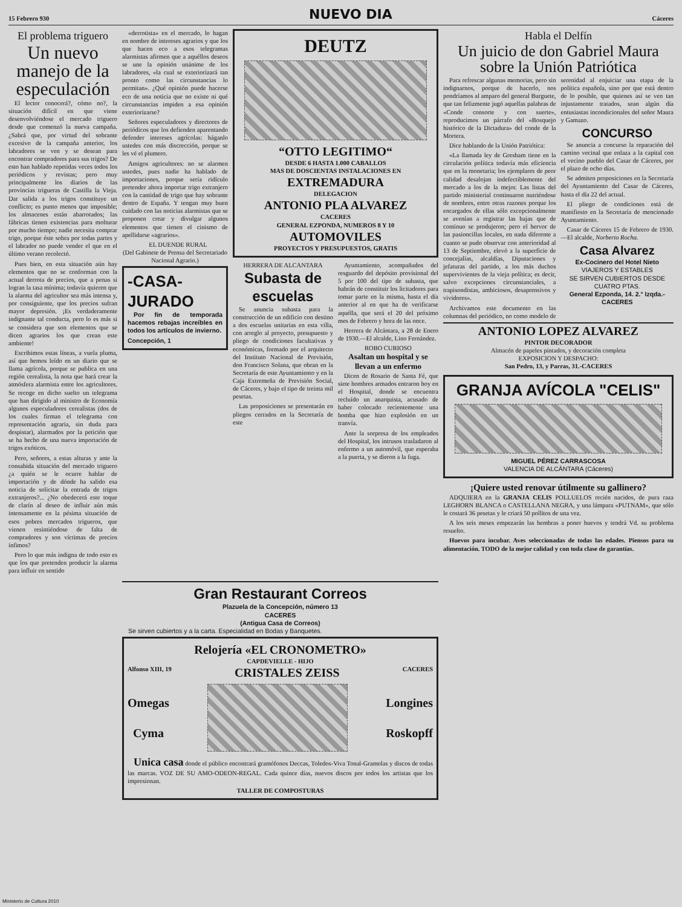15 Febrero 930 NUEVO DIA Cáceres
El problema triguero
Un nuevo manejo de la especulación
El lector conocerá?, cómo no?, la situación difícil en que viene desenvolviéndose el mercado triguero desde que comenzó la nueva campaña. ¿Sabrá que, por virtud del sobrante excesivo de la campaña anterior, los labradores se ven y se desean para encontrar compradores para sus trigos? De esto han hablado repetidas veces todos los periódicos y revistas; pero muy principalmente los diarios de las provincias trigueras de Castilla la Vieja. Dar salida a los trigos constituye un conflicto; es punto menos que imposible; los almacenes están abarrotados; las fábricas tienen existencias para molturar por mucho tiempo; nadie necesita comprar trigo, porque éste sobra por todas partes y el labrador no puede vender el que en el último verano recolectó.
Pues bien, en esta situación aún hay elementos que no se conforman con la actual derrota de precios, que a penas si logran la tasa mínima; todavía quieren que la alarma del agricultor sea más intensa y, por consiguiente, que los precios sufran mayor depresión. ¡Es verdaderamente indignante tal conducta, pero lo es más si se considera que son elementos que se dicen agrarios los que crean este ambiente!
Escribimos estas líneas, a vuela pluma, así que hemos leído en un diario que se llama agrícola, porque se publica en una región cerealista, la nota que hará crear la atmósfera alarmista entre los agricultores. Se recoge en dicho suelto un telegrama que han dirigido al ministro de Economía algunos especuladores cerealistas (dos de los cuales firman el telegrama con representación agraria, sin duda para despistar), alarmados por la petición que se ha hecho de una nueva importación de trigos exóticos.
Pero, señores, a estas alturas y ante la consabida situación del mercado triguero ¿a quién se le ocurre hablar de importación y de dónde ha salido esa noticia de solicitar la entrada de trigos extranjeros?... ¿No obedecerá este toque de clarín al deseo de influir aún más intensamente en la pésima situación de esos pobres mercados trigueros, que vienen resintiéndose de falta de compradores y son víctimas de precios ínfimos?
Pero lo que más indigna de todo esto es que los que pretenden producir la alarma para influir en sentido
«derrotista» en el mercado, lo hagan en nombre de intereses agrarios y que los que hacen eco a esos telegramas alarmistas afirmen que a aquéllos deseos se une la opinión unánime de los labradores, «la cual se exteriorizará tan pronto como las circunstancias lo permitan». ¿Qué opinión puede hacerse eco de una noticia que no existe ni qué circunstancias impiden a esa opinión exteriorizarse?
Señores especuladores y directores de periódicos que los defienden aparentando defender intereses agrícolas: háganlo ustedes con más discrección, porque se les vé el plumero.
Amigos agricultores: no se alarmen ustedes, pues nadie ha hablado de importaciones, porque sería ridículo pretender ahora importar trigo extranjero con la cantidad de trigo que hay sobrante dentro de España. Y tengan muy buen cuidado con las noticias alarmistas que se proponen crear y divulgar algunos elementos que tienen el cinismo de apellidarse «agrarios».
EL DUENDE RURAL
(Del Gabinete de Prensa del Secretariado Nacional Agrario.)
-CASA-
JURADO
Por fin de temporada hacemos rebajas increíbles en todos los artículos de invierno.
Concepción, 1
DEUTZ
“OTTO LEGITIMO“
DESDE 6 HASTA 1.000 CABALLOS
MAS DE DOSCIENTAS INSTALACIONES EN
EXTREMADURA
DELEGACION
ANTONIO PLA ALVAREZ
CACERES
GENERAL EZPONDA, NUMEROS 8 Y 10
AUTOMOVILES
PROYECTOS Y PRESUPUESTOS, GRATIS
HERRERA DE ALCANTARA
Subasta de escuelas
Se anuncia subasta para la construcción de un edificio con destino a dos escuelas unitarias en esta villa, con arreglo al proyecto, presupuesto y pliego de condiciones facultativas y económicas, formado por el arquitecto del Instituto Nacional de Previsión, don Francisco Solana, que obran en la Secretaría de este Ayuntamiento y en la Caja Extremeña de Previsión Social, de Cáceres, y bajo el tipo de treinta mil pesetas.
Las proposiciones se presentarán en pliegos cerrados en la Secretaría de este
Ayuntamiento, acompañados del resguardo del depósito provisional del 5 por 100 del tipo de subasta, que habrán de constituir los licitadores para tomar parte en la misma, hasta el día anterior al en que ha de verificarse aquélla, que será el 20 del próximo mes de Febrero y hora de las once.
Herrera de Alcántara, a 28 de Enero de 1930.—El alcalde, Lino Fernández.
ROBO CURIOSO
Asaltan un hospital y se llevan a un enfermo
Dicen de Rosario de Santa Fé, que siete hombres armados entraron hoy en el Hospital, donde se encuentra recluído un anarquista, acusado de haber colocado recientemente una bomba que hizo explosión en un tranvía.
Ante la sorpresa de los empleados del Hospital, los intrusos trasladaron al enfermo a un automóvil, que esperaba a la puerta, y se dieron a la fuga.
Habla el Delfín
Un juicio de don Gabriel Maura sobre la Unión Patriótica
Para refrescar algunas memorias, pero sin indignarnos, porque de hacerlo, nos pondríamos al amparo del general Burguete, que tan felizmente jugó aquellas palabras de «Conde consorte y con suerte», reproducimos un párrafo del «Bosquejo histórico de la Dictadura» del conde de la Mortera.
Dice hablando de la Unión Patriótica:
«La llamada ley de Gresham tiene en la circulación política todavía más eficiencia que en la monetaria; los ejemplares de peor calidad desalojan indefectiblemente del mercado a los de la mejor. Las listas del partido ministerial continuaron nutriéndose de nombres, entre otras razones porque los encargados de ellas sólo excepcionalmente se avenían a registrar las bajas que de continuo se produjeron; pero el hervor de las pasioncillas locales, en nada diferente a cuanto se pudo observar con anterioridad al 13 de Septiembre, elevó a la superficie de concejalías, alcaldías, Diputaciones y jefaturas del partido, a los más duchos supervivientes de la vieja política; es decir, salvo excepciones circunstanciales, a trapisondistas, ambiciosos, desaprensivos y vividores».
Archivamos este documento en las columnas del periódico, no como modelo de serenidad al enjuiciar una etapa de la política española, sino por que está dentro de lo posible, que quienes así se ven tan injustamente tratados, sean algún día entusiastas incondicionales del señor Maura y Gamazo.
CONCURSO
Se anuncia a concurso la reparación del camino vecinal que enlaza a la capital con el vecino pueblo del Casar de Cáceres, por el plazo de ocho días.
Se admiten proposiciones en la Secretaría del Ayuntamiento del Casar de Cáceres, hasta el día 22 del actual.
El pliego de condiciones está de manifiesto en la Secretaría de mencionado Ayuntamiento.
Casar de Cáceres 15 de Febrero de 1930.—El alcalde, Norberto Rocha.
Casa Alvarez
Ex-Cocinero del Hotel Nieto
VIAJEROS Y ESTABLES
SE SIRVEN CUBIERTOS DESDE CUATRO PTAS.
General Ezponda, 14. 2.° Izqda.-CACERES
ANTONIO LOPEZ ALVAREZ
PINTOR DECORADOR
Almacén de papeles pintados, y decoración completa
EXPOSICION Y DESPACHO:
San Pedro, 13, y Parras, 31.-CACERES
GRANJA AVÍCOLA "CELIS"
MIGUEL PÉREZ CARRASCOSA
VALENCIA DE ALCÁNTARA (Cáceres)
¡Quiere usted renovar útilmente su gallinero?
ADQUIERA en la GRANJA CELIS POLLUELOS recién nacidos, de pura raza LEGHORN BLANCA o CASTELLANA NEGRA, y una lámpara «PUTNAM», que sólo le costará 36 pesetas y le criará 50 pollitos de una vez.
A los seis meses empezarán las hembras a poner huevos y tendrá Vd. su problema resuelto.
Huevos para incubar. Aves seleccionadas de todas las edades. Piensos para su alimentación. TODO de la mejor calidad y con toda clase de garantías.
Gran Restaurant Correos
Plazuela de la Concepción, número 13
CACERES
(Antigua Casa de Correos)
Se sirven cubiertos y a la carta. Especialidad en Bodas y Banquetes.
Relojería «EL CRONOMETRO»
CAPDEVIELLE - HIJO
Alfonso XIII, 19 CRISTALES ZEISS CACERES
Omegas
Cyma
Longines
Roskopff
Unica casa donde el público encontrará gramófonos Deccas, Toledos-Viva Tonal-Gramolas y discos de todas las marcas. VOZ DE SU AMO-ODEON-REGAL. Cada quince días, nuevos discos por todos los artistas que los impresionan.
TALLER DE COMPOSTURAS
Ministerio de Cultura 2010